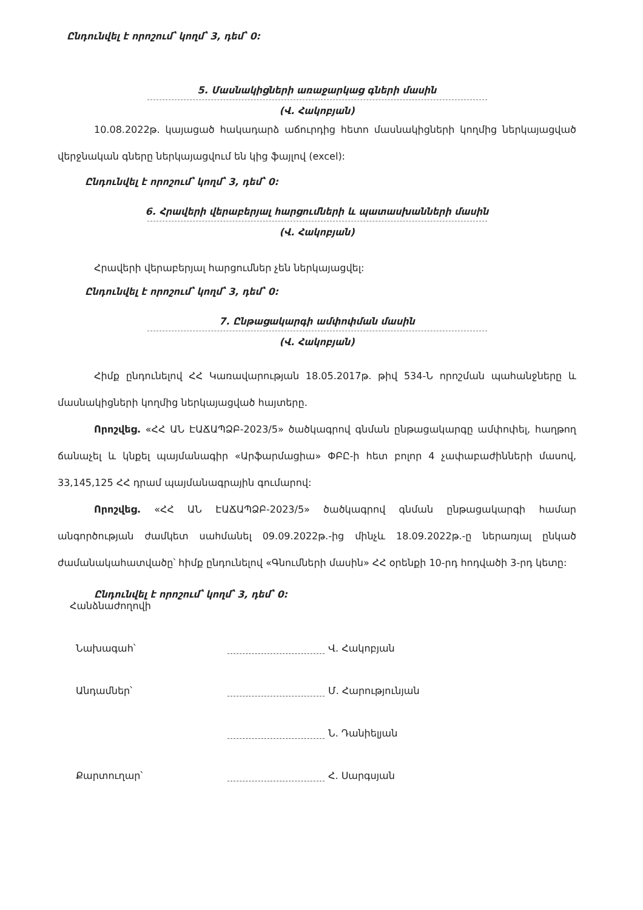Ընդունվել է որոշում՝ կողմ՝ 3, դեմ՝ 0:
5. Մասնակիցների առաջարկաց գների մասին
(Վ. Հակոբյան)
10.08.2022թ. կայացած հակադարձ աճուրդից հետո մասնակիցների կողմից ներկայացված վերջնական գները ներկայացվում են կից ֆայլով (excel):
Ընդունվել է որոշում՝ կողմ՝ 3, դեմ՝ 0:
6. Հրավերի վերաբերյալ հարցումների և պատասխանների մասին
(Վ. Հակոբյան)
Հրավերի վերաբերյալ հարցումներ չեն ներկայացվել:
Ընդունվել է որոշում՝ կողմ՝ 3, դեմ՝ 0:
7. Ընթացակարգի ամփոփման մասին
(Վ. Հակոբյան)
Հիմք ընդունելով ՀՀ Կառավարության 18.05.2017թ. թիվ 534-Ն որոշման պահանջները և մասնակիցների կողմից ներկայացված հայտերը.
Որոշվեց. «ՀՀ ԱՆ ԷԱՃԱՊՁԲ-2023/5» ծածկագրով գնման ընթացակարգը ամփոփել, հաղթող ճանաչել և կնքել պայմանագիր «Արֆարմացիա» ՓԲԸ-ի հետ բոլոր 4 չափաբաժինների մասով, 33,145,125 ՀՀ դրամ պայմանագրային գումարով:
Որոշվեց. «ՀՀ ԱՆ ԷԱՃԱՊՁԲ-2023/5» ծածկագրով գնման ընթացակարգի համար անգործության ժամկետ սահմանել 09.09.2022թ.-ից մինչև 18.09.2022թ.-ը ներառյալ ընկած ժամանակահատվածը՝ հիմք ընդունելով «Գնումների մասին» ՀՀ օրենքի 10-րդ հոդվածի 3-րդ կետը:
Ընդունվել է որոշում՝ կողմ՝ 3, դեմ՝ 0:
Հանձնաժողովի
Նախագահ՝ Վ. Հակոբյան
Անդամներ՝ Մ. Հարությունյան
Ն. Դանիելյան
Քարտուղար՝ Հ. Սարգսյան